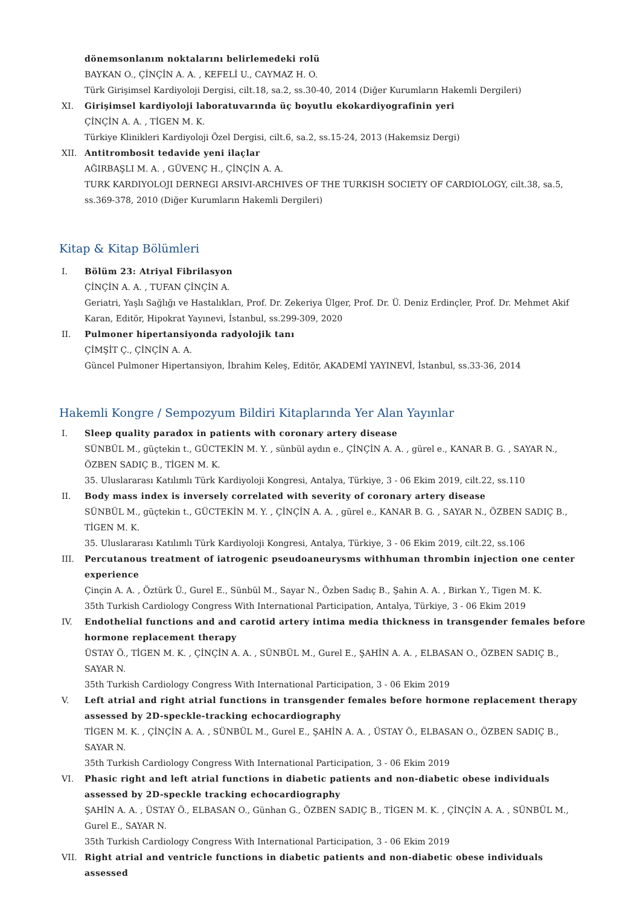dönemsonlanım noktalarını belirlemedeki rolü
BAYKAN O., ÇİNÇİN A. A. , KEFELİ U., CAYMAZ H. O.
Türk Girişimsel Kardiyoloji Dergisi, cilt.18, sa.2, ss.30-40, 2014 (Diğer Kurumların Hakemli Dergileri)
XI. Girişimsel kardiyoloji laboratuvarında üç boyutlu ekokardiyografinin yeri
ÇİNÇİN A. A. , TİGEN M. K.
Türkiye Klinikleri Kardiyoloji Özel Dergisi, cilt.6, sa.2, ss.15-24, 2013 (Hakemsiz Dergi)
XII. Antitrombosit tedavide yeni ilaçlar
AĞIRBAŞLI M. A. , GÜVENÇ H., ÇİNÇİN A. A.
TURK KARDIYOLOJI DERNEGI ARSIVI-ARCHIVES OF THE TURKISH SOCIETY OF CARDIOLOGY, cilt.38, sa.5, ss.369-378, 2010 (Diğer Kurumların Hakemli Dergileri)
Kitap & Kitap Bölümleri
I. Bölüm 23: Atriyal Fibrilasyon
ÇİNÇİN A. A. , TUFAN ÇİNÇİN A.
Geriatri, Yaşlı Sağlığı ve Hastalıkları, Prof. Dr. Zekeriya Ülger, Prof. Dr. Ü. Deniz Erdinçler, Prof. Dr. Mehmet Akif Karan, Editör, Hipokrat Yayınevi, İstanbul, ss.299-309, 2020
II. Pulmoner hipertansiyonda radyolojik tanı
ÇİMŞİT Ç., ÇİNÇİN A. A.
Güncel Pulmoner Hipertansiyon, İbrahim Keleş, Editör, AKADEMİ YAYINEVİ, İstanbul, ss.33-36, 2014
Hakemli Kongre / Sempozyum Bildiri Kitaplarında Yer Alan Yayınlar
I. Sleep quality paradox in patients with coronary artery disease
SÜNBÜL M., güçtekin t., GÜCTEKİN M. Y. , sünbül aydın e., ÇİNÇİN A. A. , gürel e., KANAR B. G. , SAYAR N., ÖZBEN SADIÇ B., TİGEN M. K.
35. Uluslararası Katılımlı Türk Kardiyoloji Kongresi, Antalya, Türkiye, 3 - 06 Ekim 2019, cilt.22, ss.110
II. Body mass index is inversely correlated with severity of coronary artery disease
SÜNBÜL M., güçtekin t., GÜCTEKİN M. Y. , ÇİNÇİN A. A. , gürel e., KANAR B. G. , SAYAR N., ÖZBEN SADIÇ B., TİGEN M. K.
35. Uluslararası Katılımlı Türk Kardiyoloji Kongresi, Antalya, Türkiye, 3 - 06 Ekim 2019, cilt.22, ss.106
III. Percutanous treatment of iatrogenic pseudoaneurysms withhuman thrombin injection one center experience
Çinçin A. A. , Öztürk Ü., Gurel E., Sünbül M., Sayar N., Özben Sadıç B., Şahin A. A. , Birkan Y., Tigen M. K.
35th Turkish Cardiology Congress With International Participation, Antalya, Türkiye, 3 - 06 Ekim 2019
IV. Endothelial functions and and carotid artery intima media thickness in transgender females before hormone replacement therapy
ÜSTAY Ö., TİGEN M. K. , ÇİNÇİN A. A. , SÜNBÜL M., Gurel E., ŞAHİN A. A. , ELBASAN O., ÖZBEN SADIÇ B., SAYAR N.
35th Turkish Cardiology Congress With International Participation, 3 - 06 Ekim 2019
V. Left atrial and right atrial functions in transgender females before hormone replacement therapy assessed by 2D-speckle-tracking echocardiography
TİGEN M. K. , ÇİNÇİN A. A. , SÜNBÜL M., Gurel E., ŞAHİN A. A. , ÜSTAY Ö., ELBASAN O., ÖZBEN SADIÇ B., SAYAR N.
35th Turkish Cardiology Congress With International Participation, 3 - 06 Ekim 2019
VI. Phasic right and left atrial functions in diabetic patients and non-diabetic obese individuals assessed by 2D-speckle tracking echocardiography
ŞAHİN A. A. , ÜSTAY Ö., ELBASAN O., Günhan G., ÖZBEN SADIÇ B., TİGEN M. K. , ÇİNÇİN A. A. , SÜNBÜL M., Gurel E., SAYAR N.
35th Turkish Cardiology Congress With International Participation, 3 - 06 Ekim 2019
VII. Right atrial and ventricle functions in diabetic patients and non-diabetic obese individuals assessed